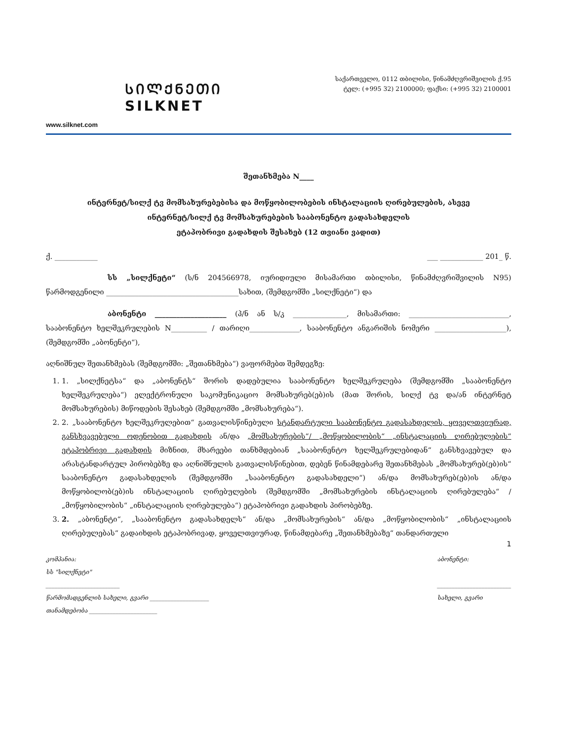ᲡᲘᲚᲥᲜᲔᲗᲘ
SILKNET
www.silknet.com
საქართველო, 0112 თბილისი, წინამძღვრიშვილის ქ.95
ტელ: (+995 32) 2100000; ფაქსი: (+995 32) 2100001
შეთანხმება N____
ინტერნეტ/სილქ ტვ მომსახურებებისა და მოწყობილობების ინსტალაციის ღირებულების, ასევე
ინტერნეტ/სილქ ტვ მომსახურებების სააბონენტო გადასახდელის
ეტაპობრივი გადახდის შესახებ (12 თვიანი ვადით)
ქ. ____________ ___ ____________ 201_ წ.
სს „სილქნეტი“ (ს/ნ 204566978, იურიდიული მისამართი თბილისი, წინამძღვრიშვილის N95) წარმოდგენილი _____________________________________სახით, (შემდგომში „სილქნეტი“) და
აბონენტი ____________________ (პ/ნ ან ს/კ _______________, მისამართი: ____________________________, სააბონენტო ხელშეკრულების N__________ / თარიღი______________, სააბონენტო ანგარიშის ნომერი ____________________), (შემდგომში „აბონენტი“),
აღნიშნულ შეთანხმებას (შემდგომში: „შეთანხმება“) ვაფორმებთ შემდეგზე:
1. 1. „სილქნეტსა“ და „აბონენტს“ შორის დადებულია სააბონენტო ხელშეკრულება (შემდგომში „სააბონენტო ხელშეკრულება“) ელექტრონული საკომუნიკაციო მომსახურებ(ებ)ის (მათ შორის, სილქ ტვ და/ან ინტერნეტ მომსახურების) მიწოდების შესახებ (შემდგომში „მომსახურება“).
2. 2. „სააბონენტო ხელშეკრულებით“ გათვალისწინებული სტანდარტული სააბონენტო გადასახდელის, ყოველთვიურად, განსხვავებული ოდენობით გადახდის ან/და „მომსახურების“/ „მოწყობილობის“ „ინსტალაციის ღირებულების“ ეტაპობრივი გადახდის მიზნით, მხარეები თანხმდებიან „სააბონენტო ხელშეკრულებიდან“ განსხვავებულ და არასტანდარტულ პირობებზე და აღნიშნულის გათვალისწინებით, დებენ წინამდებარე შეთანხმებას „მომსახურებ(ებ)ის“ სააბონენტო გადასახდელის (შემდგომში „სააბონენტო გადასახდელი“) ან/და მომსახურებ(ებ)ის ან/და მოწყობილობ(ებ)ის ინსტალაციის ღირებულების (შემდგომში „მომსახურების ინსტალაციის ღირებულება“ / „მოწყობილობის“ „ინსტალაციის ღირებულება“) ეტაპობრივი გადახდის პირობებზე.
3. 2. „აბონენტი“, „სააბონენტო გადასახდელს“ ან/და „მომსახურების“ ან/და „მოწყობილობის“ „ინსტალაციის ღირებულებას“ გადაიხდის ეტაპობრივად, ყოველთვიურად, წინამდებარე „შეთანხმებაზე“ თანდართული
1
კომპანია:
სს "სილქნეტი"
_________________________
წარმომადგენლის სახელი, გვარი ____________________
თანამდებობა _______________________
აბონენტი:
_________________________
სახელი, გვარი